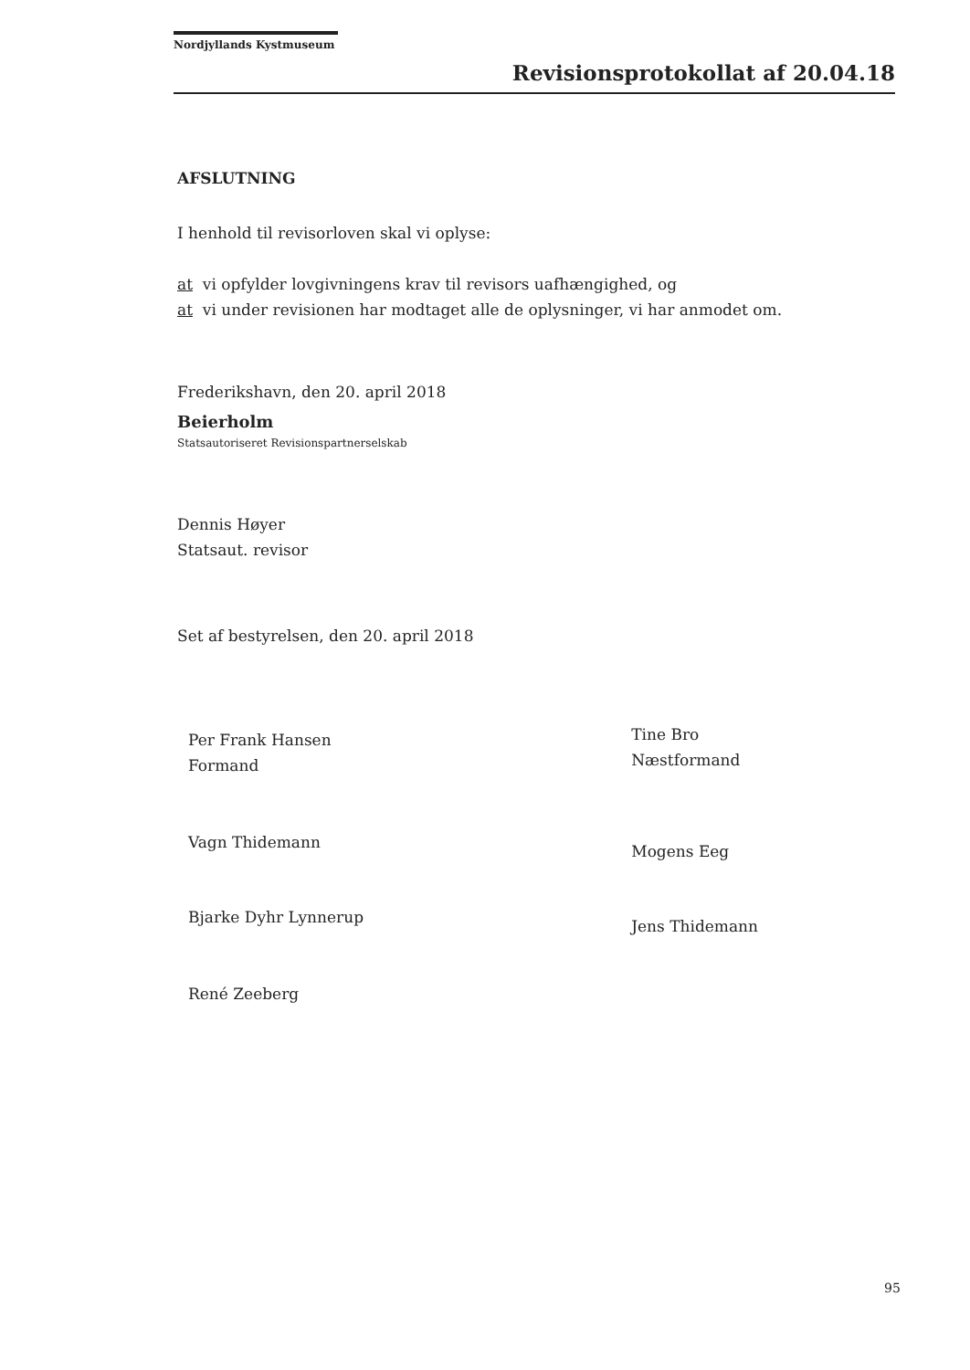Nordjyllands Kystmuseum
Revisionsprotokollat af 20.04.18
AFSLUTNING
I henhold til revisorloven skal vi oplyse:
at vi opfylder lovgivningens krav til revisors uafhængighed, og
at vi under revisionen har modtaget alle de oplysninger, vi har anmodet om.
Frederikshavn, den 20. april 2018
Beierholm
Statsautoriseret Revisionspartnerselskab
Dennis Høyer
Statsaut. revisor
Set af bestyrelsen, den 20. april 2018
Per Frank Hansen
Formand
Vagn Thidemann
Bjarke Dyhr Lynnerup
René Zeeberg
Tine Bro
Næstformand
Mogens Eeg
Jens Thidemann
95